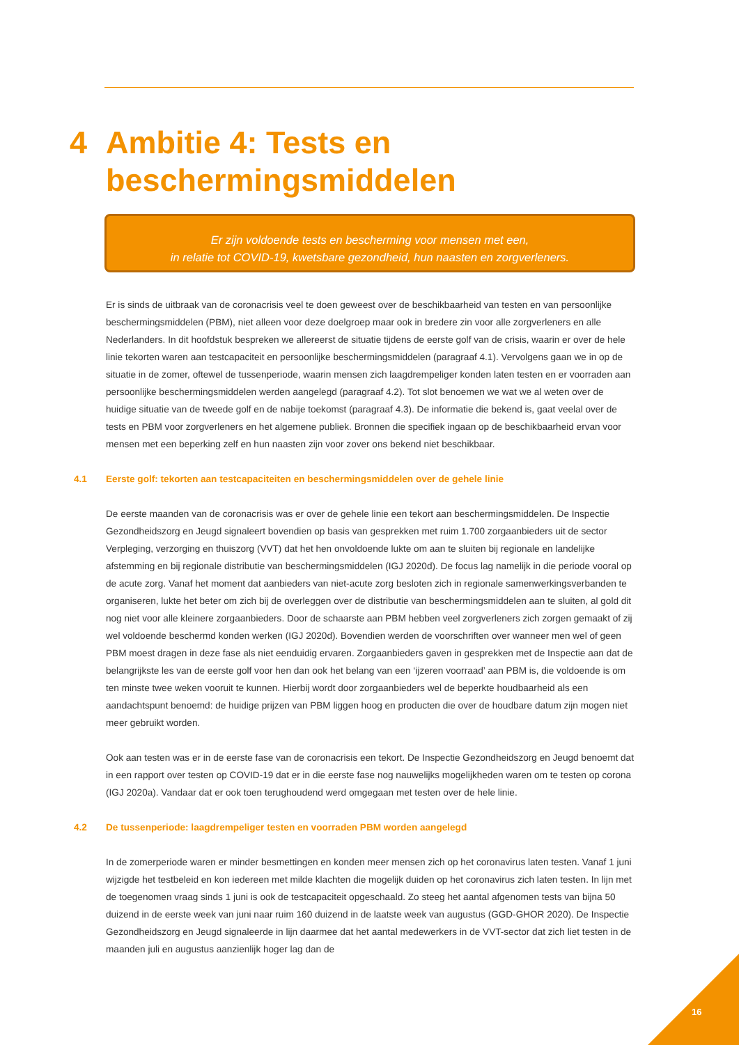4 Ambitie 4: Tests en
beschermingsmiddelen
Er zijn voldoende tests en bescherming voor mensen met een,
in relatie tot COVID-19, kwetsbare gezondheid, hun naasten en zorgverleners.
Er is sinds de uitbraak van de coronacrisis veel te doen geweest over de beschikbaarheid van testen en van persoonlijke beschermingsmiddelen (PBM), niet alleen voor deze doelgroep maar ook in bredere zin voor alle zorgverleners en alle Nederlanders. In dit hoofdstuk bespreken we allereerst de situatie tijdens de eerste golf van de crisis, waarin er over de hele linie tekorten waren aan testcapaciteit en persoonlijke beschermingsmiddelen (paragraaf 4.1). Vervolgens gaan we in op de situatie in de zomer, oftewel de tussenperiode, waarin mensen zich laagdrempeliger konden laten testen en er voorraden aan persoonlijke beschermingsmiddelen werden aangelegd (paragraaf 4.2). Tot slot benoemen we wat we al weten over de huidige situatie van de tweede golf en de nabije toekomst (paragraaf 4.3). De informatie die bekend is, gaat veelal over de tests en PBM voor zorgverleners en het algemene publiek. Bronnen die specifiek ingaan op de beschikbaarheid ervan voor mensen met een beperking zelf en hun naasten zijn voor zover ons bekend niet beschikbaar.
4.1 Eerste golf: tekorten aan testcapaciteiten en beschermingsmiddelen over de gehele linie
De eerste maanden van de coronacrisis was er over de gehele linie een tekort aan beschermingsmiddelen. De Inspectie Gezondheidszorg en Jeugd signaleert bovendien op basis van gesprekken met ruim 1.700 zorgaanbieders uit de sector Verpleging, verzorging en thuiszorg (VVT) dat het hen onvoldoende lukte om aan te sluiten bij regionale en landelijke afstemming en bij regionale distributie van beschermingsmiddelen (IGJ 2020d). De focus lag namelijk in die periode vooral op de acute zorg. Vanaf het moment dat aanbieders van niet-acute zorg besloten zich in regionale samenwerkingsverbanden te organiseren, lukte het beter om zich bij de overleggen over de distributie van beschermingsmiddelen aan te sluiten, al gold dit nog niet voor alle kleinere zorgaanbieders. Door de schaarste aan PBM hebben veel zorgverleners zich zorgen gemaakt of zij wel voldoende beschermd konden werken (IGJ 2020d). Bovendien werden de voorschriften over wanneer men wel of geen PBM moest dragen in deze fase als niet eenduidig ervaren. Zorgaanbieders gaven in gesprekken met de Inspectie aan dat de belangrijkste les van de eerste golf voor hen dan ook het belang van een ‘ijzeren voorraad’ aan PBM is, die voldoende is om ten minste twee weken vooruit te kunnen. Hierbij wordt door zorgaanbieders wel de beperkte houdbaarheid als een aandachtspunt benoemd: de huidige prijzen van PBM liggen hoog en producten die over de houdbare datum zijn mogen niet meer gebruikt worden.
Ook aan testen was er in de eerste fase van de coronacrisis een tekort. De Inspectie Gezondheidszorg en Jeugd benoemt dat in een rapport over testen op COVID-19 dat er in die eerste fase nog nauwelijks mogelijkheden waren om te testen op corona (IGJ 2020a). Vandaar dat er ook toen terughoudend werd omgegaan met testen over de hele linie.
4.2 De tussenperiode: laagdrempeliger testen en voorraden PBM worden aangelegd
In de zomerperiode waren er minder besmettingen en konden meer mensen zich op het coronavirus laten testen. Vanaf 1 juni wijzigde het testbeleid en kon iedereen met milde klachten die mogelijk duiden op het coronavirus zich laten testen. In lijn met de toegenomen vraag sinds 1 juni is ook de testcapaciteit opgeschaald. Zo steeg het aantal afgenomen tests van bijna 50 duizend in de eerste week van juni naar ruim 160 duizend in de laatste week van augustus (GGD-GHOR 2020). De Inspectie Gezondheidszorg en Jeugd signaleerde in lijn daarmee dat het aantal medewerkers in de VVT-sector dat zich liet testen in de maanden juli en augustus aanzienlijk hoger lag dan de
16